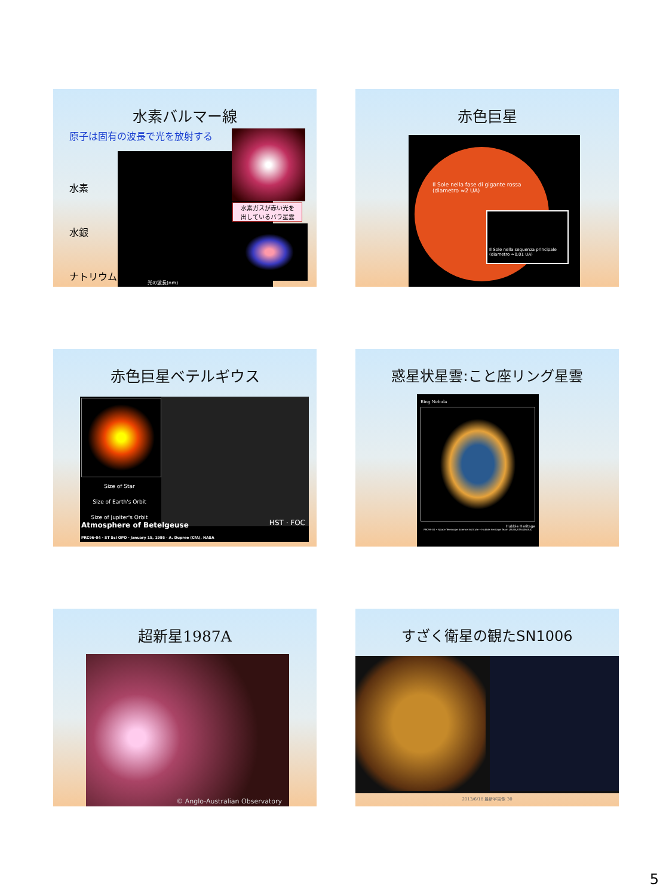水素バルマー線
原子は固有の波長で光を放射する
水素
水銀
ナトリウム
光の波長(nm)
水素ガスが赤い光を
出しているバラ星雲
赤色巨星
Il Sole nella fase di gigante rossa
(diametro ≈2 UA)
Il Sole nella sequenza principale
(diametro ≈0,01 UA)
赤色巨星ベテルギウス
Size of Star
Size of Earth's Orbit
Size of Jupiter's Orbit
Atmosphere of Betelgeuse HST · FOC
PRC96-04 · ST ScI OPO · January 15, 1995 · A. Dupree (CfA), NASA
惑星状星雲:こと座リング星雲
Ring Nebula
Hubble Heritage
PRC99-01 • Space Telescope Science Institute • Hubble Heritage Team (AURA/STScI/NASA)
超新星1987A
© Anglo-Australian Observatory
すざく衛星の観たSN1006
2013/6/18 最新宇宙像 30
5